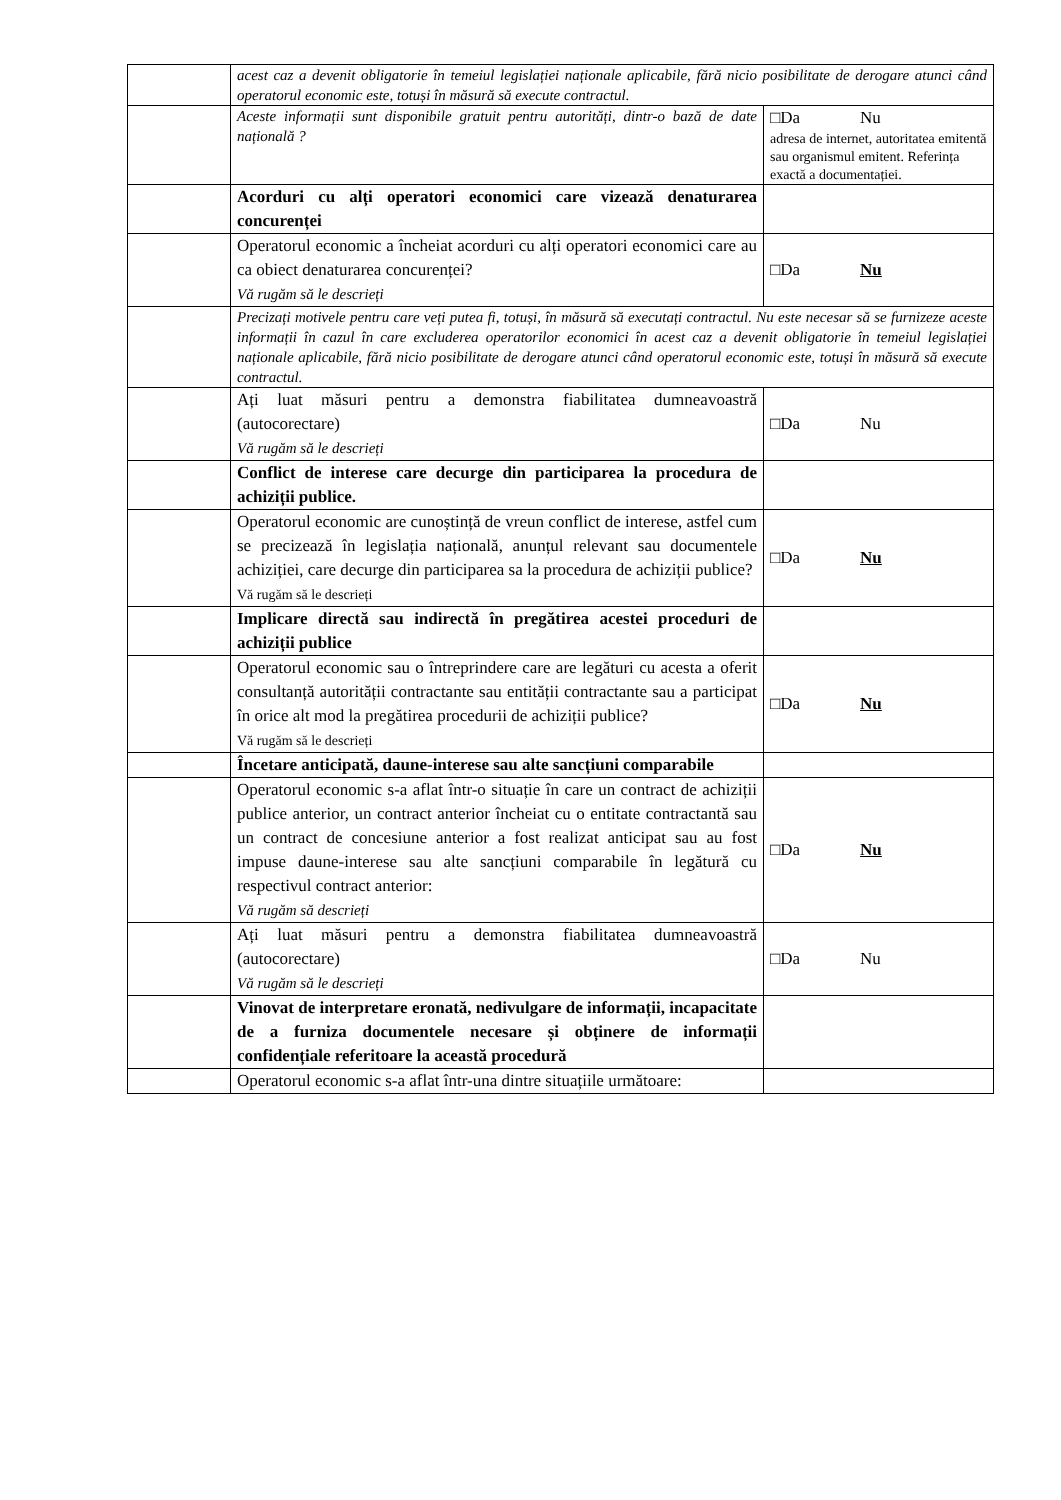| | acest caz a devenit obligatorie în temeiul legislației naționale aplicabile, fără nicio posibilitate de derogare atunci când operatorul economic este, totuși în măsură să execute contractul. | |
| | Aceste informații sunt disponibile gratuit pentru autorități, dintr-o bază de date națională ? | □Da Nu adresa de internet, autoritatea emitentă sau organismul emitent. Referința exactă a documentației. |
| | Acorduri cu alți operatori economici care vizează denaturarea concurenței | |
| | Operatorul economic a încheiat acorduri cu alți operatori economici care au ca obiect denaturarea concurenței? Vă rugăm să le descrieți | □Da Nu |
| | Precizați motivele pentru care veți putea fi, totuși, în măsură să executați contractul. Nu este necesar să se furnizeze aceste informații în cazul în care excluderea operatorilor economici în acest caz a devenit obligatorie în temeiul legislației naționale aplicabile, fără nicio posibilitate de derogare atunci când operatorul economic este, totuși în măsură să execute contractul. | |
| | Ați luat măsuri pentru a demonstra fiabilitatea dumneavoastră (autocorectare) Vă rugăm să le descrieți | □Da Nu |
| | Conflict de interese care decurge din participarea la procedura de achiziții publice. | |
| | Operatorul economic are cunoștință de vreun conflict de interese, astfel cum se precizează în legislația națională, anunțul relevant sau documentele achiziției, care decurge din participarea sa la procedura de achiziții publice? Vă rugăm să le descrieți | □Da Nu |
| | Implicare directă sau indirectă în pregătirea acestei proceduri de achiziții publice | |
| | Operatorul economic sau o întreprindere care are legături cu acesta a oferit consultanță autorității contractante sau entității contractante sau a participat în orice alt mod la pregătirea procedurii de achiziții publice? Vă rugăm să le descrieți | □Da Nu |
| | Încetare anticipată, daune-interese sau alte sancțiuni comparabile | |
| | Operatorul economic s-a aflat într-o situație în care un contract de achiziții publice anterior, un contract anterior încheiat cu o entitate contractantă sau un contract de concesiune anterior a fost realizat anticipat sau au fost impuse daune-interese sau alte sancțiuni comparabile în legătură cu respectivul contract anterior: Vă rugăm să descrieți | □Da Nu |
| | Ați luat măsuri pentru a demonstra fiabilitatea dumneavoastră (autocorectare) Vă rugăm să le descrieți | □Da Nu |
| | Vinovat de interpretare eronată, nedivulgare de informații, incapacitate de a furniza documentele necesare și obținere de informații confidențiale referitoare la această procedură | |
| | Operatorul economic s-a aflat într-una dintre situațiile următoare: | |